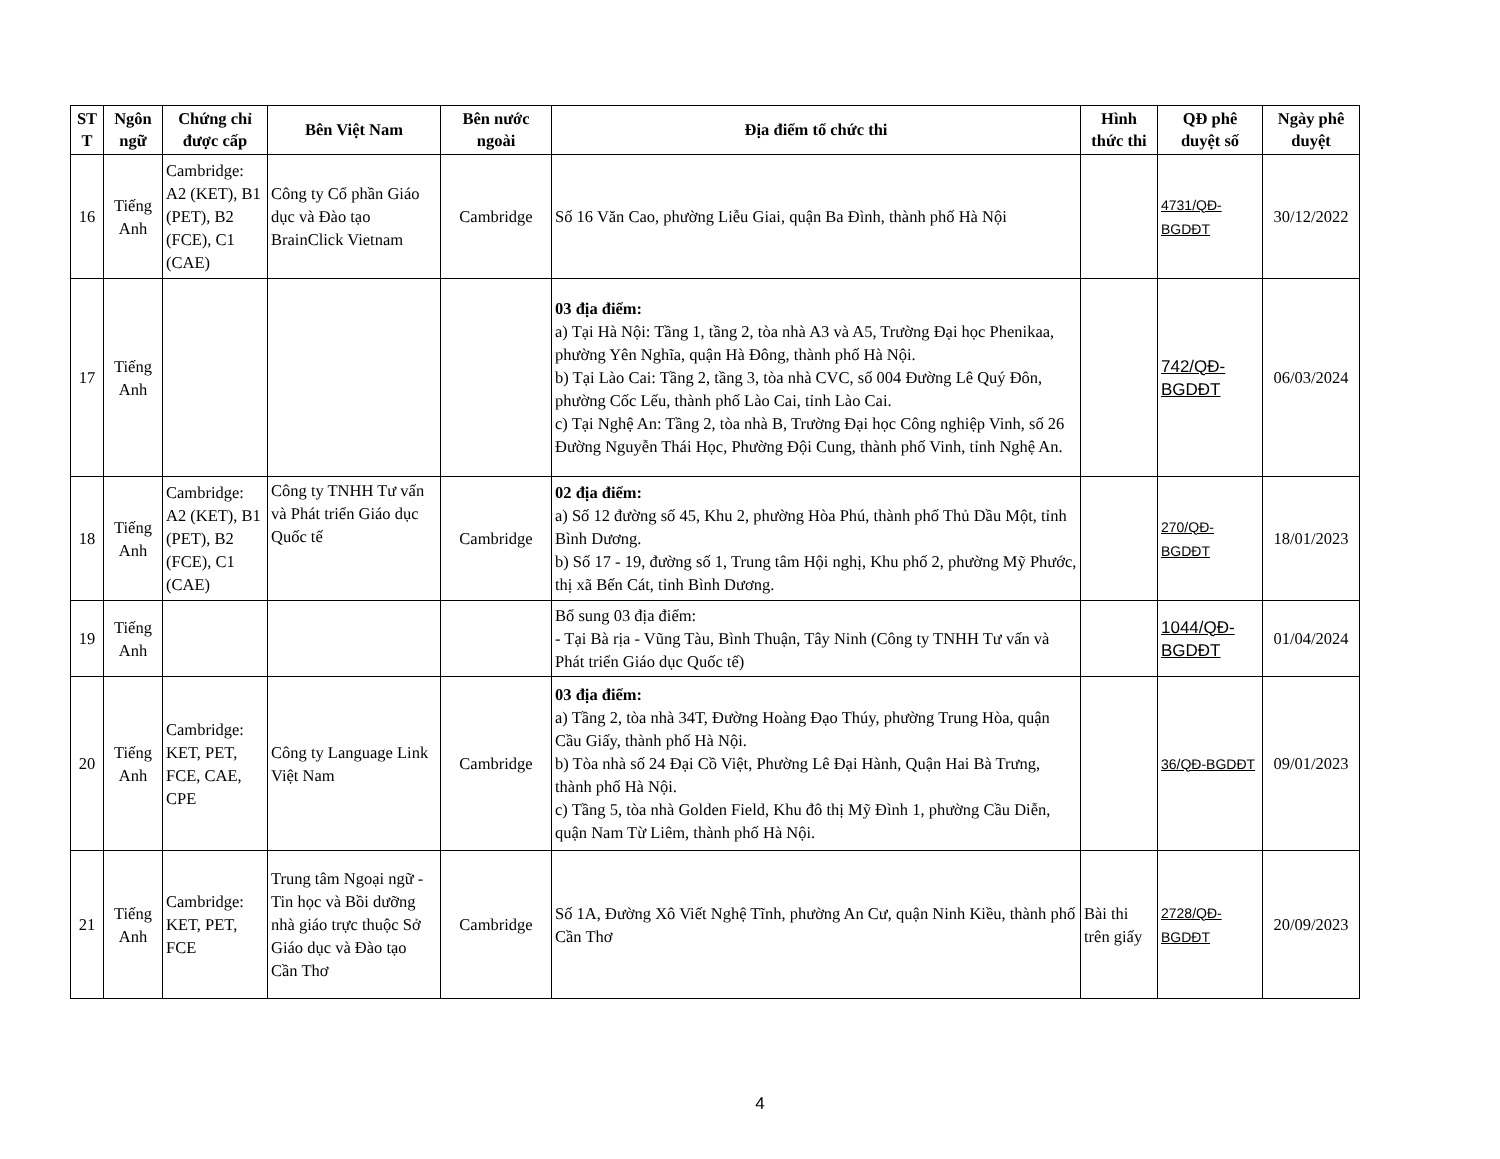| ST T | Ngôn ngữ | Chứng chỉ được cấp | Bên Việt Nam | Bên nước ngoài | Địa điểm tổ chức thi | Hình thức thi | QĐ phê duyệt số | Ngày phê duyệt |
| --- | --- | --- | --- | --- | --- | --- | --- | --- |
| 16 | Tiếng Anh | Cambridge: A2 (KET), B1 (PET), B2 (FCE), C1 (CAE) | Công ty Cổ phần Giáo dục và Đào tạo BrainClick Vietnam | Cambridge | Số 16 Văn Cao, phường Liễu Giai, quận Ba Đình, thành phố Hà Nội | | 4731/QĐ-BGDĐT | 30/12/2022 |
| 17 | Tiếng Anh | | | | 03 địa điểm: a) Tại Hà Nội: Tầng 1, tầng 2, tòa nhà A3 và A5, Trường Đại học Phenikaa, phường Yên Nghĩa, quận Hà Đông, thành phố Hà Nội. b) Tại Lào Cai: Tầng 2, tầng 3, tòa nhà CVC, số 004 Đường Lê Quý Đôn, phường Cốc Lếu, thành phố Lào Cai, tỉnh Lào Cai. c) Tại Nghệ An: Tầng 2, tòa nhà B, Trường Đại học Công nghiệp Vinh, số 26 Đường Nguyễn Thái Học, Phường Đội Cung, thành phố Vinh, tỉnh Nghệ An. | | 742/QĐ-BGDĐT | 06/03/2024 |
| 18 | Tiếng Anh | Cambridge: A2 (KET), B1 (PET), B2 (FCE), C1 (CAE) | Công ty TNHH Tư vấn và Phát triển Giáo dục Quốc tế | Cambridge | 02 địa điểm: a) Số 12 đường số 45, Khu 2, phường Hòa Phú, thành phố Thủ Dầu Một, tỉnh Bình Dương. b) Số 17 - 19, đường số 1, Trung tâm Hội nghị, Khu phố 2, phường Mỹ Phước, thị xã Bến Cát, tỉnh Bình Dương. | | 270/QĐ-BGDĐT | 18/01/2023 |
| 19 | Tiếng Anh | | | | Bổ sung 03 địa điểm: - Tại Bà rịa - Vũng Tàu, Bình Thuận, Tây Ninh (Công ty TNHH Tư vấn và Phát triển Giáo dục Quốc tế) | | 1044/QĐ-BGDĐT | 01/04/2024 |
| 20 | Tiếng Anh | Cambridge: KET, PET, FCE, CAE, CPE | Công ty Language Link Việt Nam | Cambridge | 03 địa điểm: a) Tầng 2, tòa nhà 34T, Đường Hoàng Đạo Thúy, phường Trung Hòa, quận Cầu Giấy, thành phố Hà Nội. b) Tòa nhà số 24 Đại Cồ Việt, Phường Lê Đại Hành, Quận Hai Bà Trưng, thành phố Hà Nội. c) Tầng 5, tòa nhà Golden Field, Khu đô thị Mỹ Đình 1, phường Cầu Diễn, quận Nam Từ Liêm, thành phố Hà Nội. | | 36/QĐ-BGDĐT | 09/01/2023 |
| 21 | Tiếng Anh | Cambridge: KET, PET, FCE | Trung tâm Ngoại ngữ - Tin học và Bồi dưỡng nhà giáo trực thuộc Sở Giáo dục và Đào tạo Cần Thơ | Cambridge | Số 1A, Đường Xô Viết Nghệ Tĩnh, phường An Cư, quận Ninh Kiều, thành phố Cần Thơ | Bài thi trên giấy | 2728/QĐ-BGDĐT | 20/09/2023 |
4